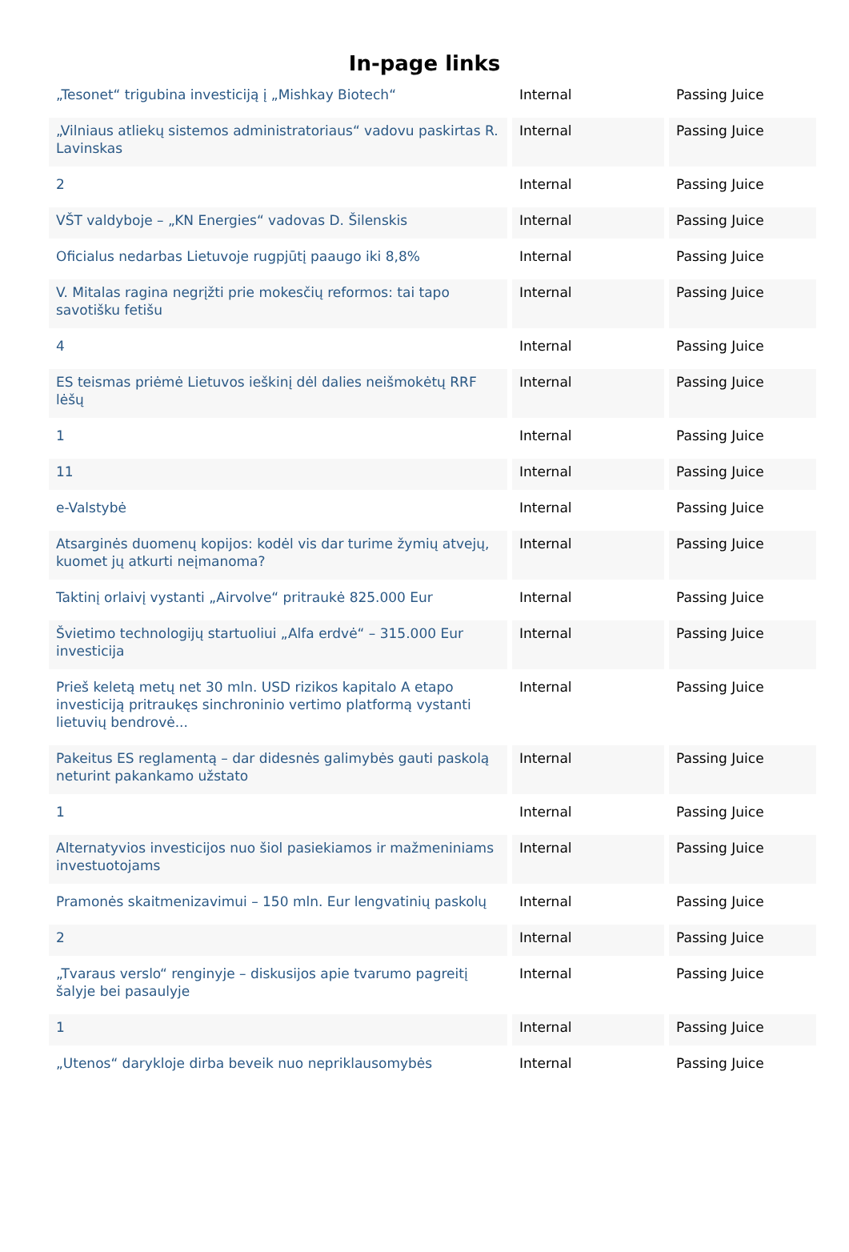In-page links
| „Tesonet“ trigubina investiciją į „Mishkay Biotech“ | Internal | Passing Juice |
| „Vilniaus atliekų sistemos administratoriaus“ vadovu paskirtas R. Lavinskas | Internal | Passing Juice |
| 2 | Internal | Passing Juice |
| VŠT valdyboje – „KN Energies“ vadovas D. Šilenskis | Internal | Passing Juice |
| Oficialus nedarbas Lietuvoje rugpjūtį paaugo iki 8,8% | Internal | Passing Juice |
| V. Mitalas ragina negrįžti prie mokesčių reformos: tai tapo savotišku fetišu | Internal | Passing Juice |
| 4 | Internal | Passing Juice |
| ES teismas priėmė Lietuvos ieškinį dėl dalies neišmokėtų RRF lėšų | Internal | Passing Juice |
| 1 | Internal | Passing Juice |
| 11 | Internal | Passing Juice |
| e-Valstybė | Internal | Passing Juice |
| Atsarginės duomenų kopijos: kodėl vis dar turime žymių atvejų, kuomet jų atkurti neįmanoma? | Internal | Passing Juice |
| Taktinį orlaivį vystanti „Airvolve“ pritraukė 825.000 Eur | Internal | Passing Juice |
| Švietimo technologijų startuoliui „Alfa erdvė“ – 315.000 Eur investicija | Internal | Passing Juice |
| Prieš keletą metų net 30 mln. USD rizikos kapitalo A etapo investiciją pritraukęs sinchroninio vertimo platformą vystanti lietuvių bendrovė... | Internal | Passing Juice |
| Pakeitus ES reglamentą – dar didesnės galimybės gauti paskolą neturint pakankamo užstato | Internal | Passing Juice |
| 1 | Internal | Passing Juice |
| Alternatyvios investicijos nuo šiol pasiekiamos ir mažmeniniams investuotojams | Internal | Passing Juice |
| Pramonės skaitmenizavimui – 150 mln. Eur lengvatinių paskolų | Internal | Passing Juice |
| 2 | Internal | Passing Juice |
| „Tvaraus verslo“ renginyje – diskusijos apie tvarumo pagreitį šalyje bei pasaulyje | Internal | Passing Juice |
| 1 | Internal | Passing Juice |
| „Utenos“ darykloje dirba beveik nuo nepriklausomybės | Internal | Passing Juice |